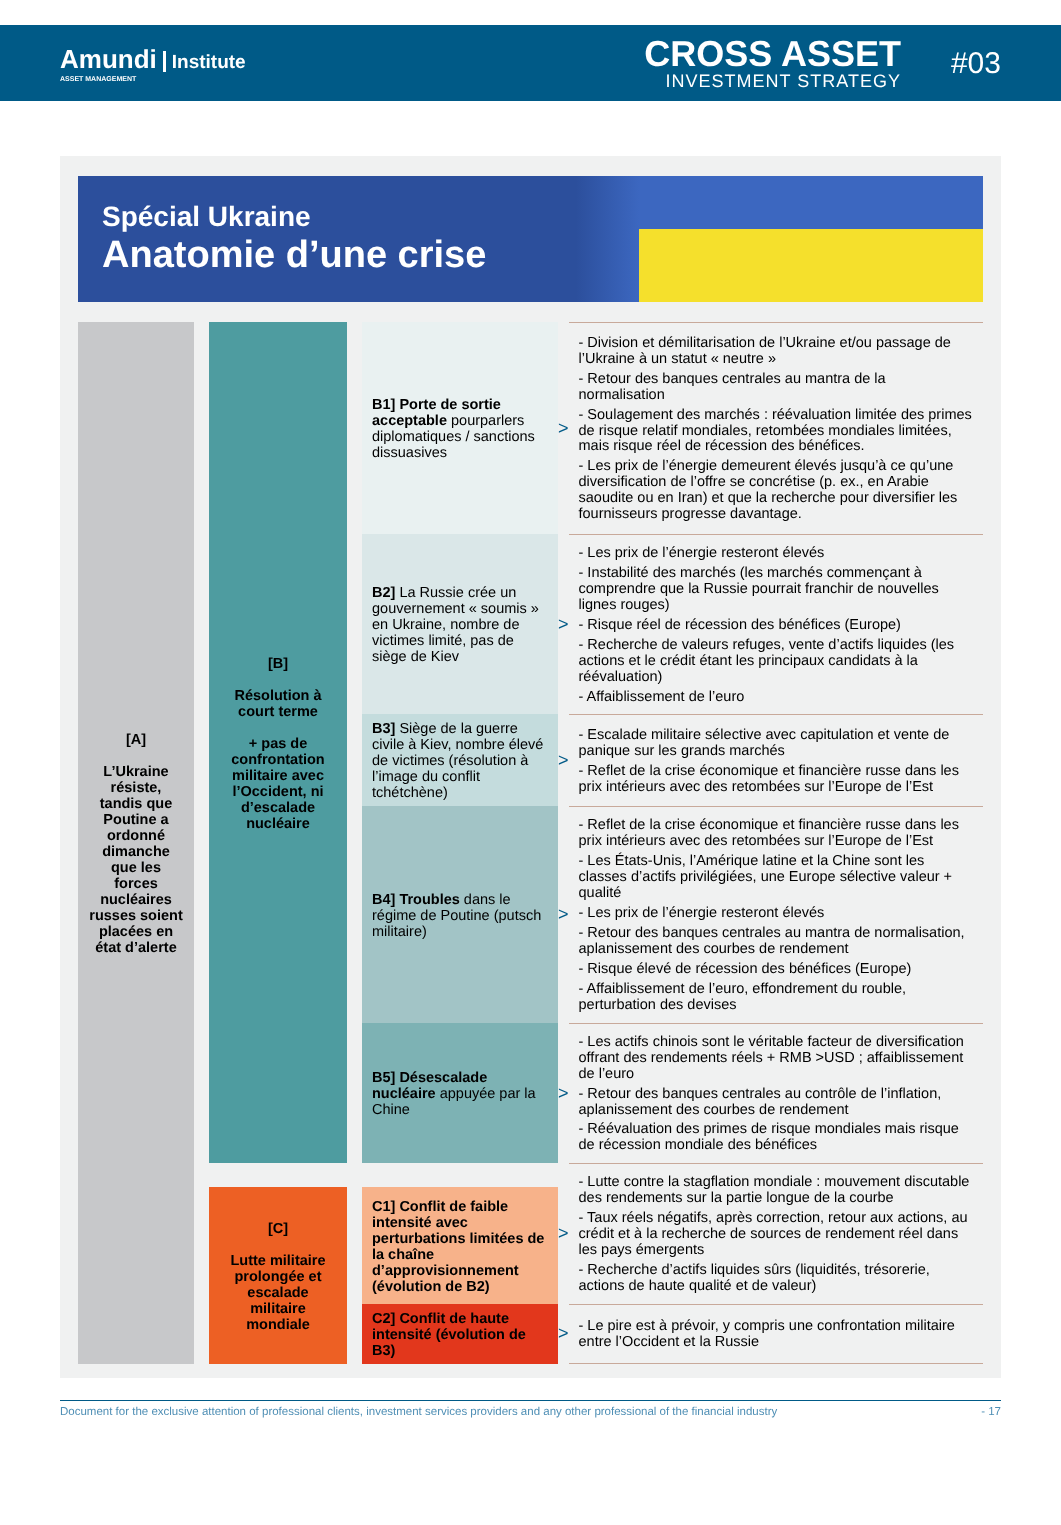Amundi Institute
ASSET MANAGEMENT
CROSS ASSET
INVESTMENT STRATEGY
#03
Spécial Ukraine
Anatomie d’une crise
| [A] L’Ukraine résiste, tandis que Poutine a ordonné dimanche que les forces nucléaires russes soient placées en état d’alerte | [B] Résolution à court terme + pas de confrontation militaire avec l’Occident, ni d’escalade nucléaire | B1] Porte de sortie acceptable pourparlers diplomatiques / sanctions dissuasives | > | - Division et démilitarisation de l’Ukraine et/ou passage de l’Ukraine à un statut « neutre » - Retour des banques centrales au mantra de la normalisation - Soulagement des marchés : réévaluation limitée des primes de risque relatif mondiales, retombées mondiales limitées, mais risque réel de récession des bénéfices. - Les prix de l’énergie demeurent élevés jusqu’à ce qu’une diversification de l’offre se concrétise (p. ex., en Arabie saoudite ou en Iran) et que la recherche pour diversifier les fournisseurs progresse davantage. |
| | | B2] La Russie crée un gouvernement « soumis » en Ukraine, nombre de victimes limité, pas de siège de Kiev | > | - Les prix de l’énergie resteront élevés - Instabilité des marchés (les marchés commençant à comprendre que la Russie pourrait franchir de nouvelles lignes rouges) - Risque réel de récession des bénéfices (Europe) - Recherche de valeurs refuges, vente d’actifs liquides (les actions et le crédit étant les principaux candidats à la réévaluation) - Affaiblissement de l’euro |
| | | B3] Siège de la guerre civile à Kiev, nombre élevé de victimes (résolution à l’image du conflit tchétchène) | > | - Escalade militaire sélective avec capitulation et vente de panique sur les grands marchés - Reflet de la crise économique et financière russe dans les prix intérieurs avec des retombées sur l’Europe de l’Est |
| | | B4] Troubles dans le régime de Poutine (putsch militaire) | > | - Reflet de la crise économique et financière russe dans les prix intérieurs avec des retombées sur l’Europe de l’Est - Les États-Unis, l’Amérique latine et la Chine sont les classes d’actifs privilégiées, une Europe sélective valeur + qualité - Les prix de l’énergie resteront élevés - Retour des banques centrales au mantra de normalisation, aplanissement des courbes de rendement - Risque élevé de récession des bénéfices (Europe) - Affaiblissement de l’euro, effondrement du rouble, perturbation des devises |
| | | B5] Désescalade nucléaire appuyée par la Chine | > | - Les actifs chinois sont le véritable facteur de diversification offrant des rendements réels + RMB >USD ; affaiblissement de l’euro - Retour des banques centrales au contrôle de l’inflation, aplanissement des courbes de rendement - Réévaluation des primes de risque mondiales mais risque de récession mondiale des bénéfices |
| | [C] Lutte militaire prolongée et escalade militaire mondiale | C1] Conflit de faible intensité avec perturbations limitées de la chaîne d’approvisionnement (évolution de B2) | > | - Lutte contre la stagflation mondiale : mouvement discutable des rendements sur la partie longue de la courbe - Taux réels négatifs, après correction, retour aux actions, au crédit et à la recherche de sources de rendement réel dans les pays émergents - Recherche d’actifs liquides sûrs (liquidités, trésorerie, actions de haute qualité et de valeur) |
| | | C2] Conflit de haute intensité (évolution de B3) | > | - Le pire est à prévoir, y compris une confrontation militaire entre l’Occident et la Russie |
Document for the exclusive attention of professional clients, investment services providers and any other professional of the financial industry - 17